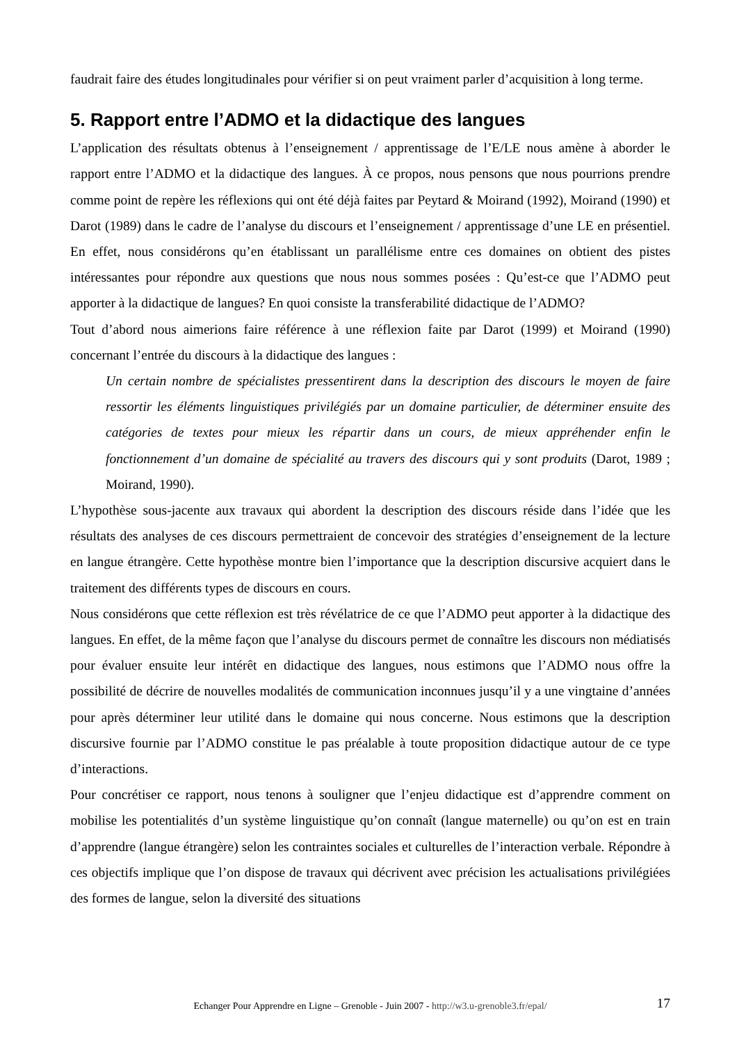faudrait faire des études longitudinales pour vérifier si on peut vraiment parler d’acquisition à long terme.
5. Rapport entre l’ADMO et la didactique des langues
L’application des résultats obtenus à l’enseignement / apprentissage de l’E/LE nous amène à aborder le rapport entre l’ADMO et la didactique des langues. À ce propos, nous pensons que nous pourrions prendre comme point de repère les réflexions qui ont été déjà faites par Peytard & Moirand (1992), Moirand (1990) et Darot (1989) dans le cadre de l’analyse du discours et l’enseignement / apprentissage d’une LE en présentiel. En effet, nous considérons qu’en établissant un parallélisme entre ces domaines on obtient des pistes intéressantes pour répondre aux questions que nous nous sommes posées : Qu’est-ce que l’ADMO peut apporter à la didactique de langues? En quoi consiste la transferabilité didactique de l’ADMO?
Tout d’abord nous aimerions faire référence à une réflexion faite par Darot (1999) et Moirand (1990) concernant l’entrée du discours à la didactique des langues :
Un certain nombre de spécialistes pressentirent dans la description des discours le moyen de faire ressortir les éléments linguistiques privilégiés par un domaine particulier, de déterminer ensuite des catégories de textes pour mieux les répartir dans un cours, de mieux appréhender enfin le fonctionnement d’un domaine de spécialité au travers des discours qui y sont produits (Darot, 1989 ; Moirand, 1990).
L’hypothèse sous-jacente aux travaux qui abordent la description des discours réside dans l’idée que les résultats des analyses de ces discours permettraient de concevoir des stratégies d’enseignement de la lecture en langue étrangère. Cette hypothèse montre bien l’importance que la description discursive acquiert dans le traitement des différents types de discours en cours.
Nous considérons que cette réflexion est très révélatrice de ce que l’ADMO peut apporter à la didactique des langues. En effet, de la même façon que l’analyse du discours permet de connaître les discours non médiatisés pour évaluer ensuite leur intérêt en didactique des langues, nous estimons que l’ADMO nous offre la possibilité de décrire de nouvelles modalités de communication inconnues jusqu’il y a une vingtaine d’années pour après déterminer leur utilité dans le domaine qui nous concerne. Nous estimons que la description discursive fournie par l’ADMO constitue le pas préalable à toute proposition didactique autour de ce type d’interactions.
Pour concrétiser ce rapport, nous tenons à souligner que l’enjeu didactique est d’apprendre comment on mobilise les potentialités d’un système linguistique qu’on connaît (langue maternelle) ou qu’on est en train d’apprendre (langue étrangère) selon les contraintes sociales et culturelles de l’interaction verbale. Répondre à ces objectifs implique que l’on dispose de travaux qui décrivent avec précision les actualisations privilégiées des formes de langue, selon la diversité des situations
Echanger Pour Apprendre en Ligne – Grenoble - Juin 2007 - http://w3.u-grenoble3.fr/epal/ 17